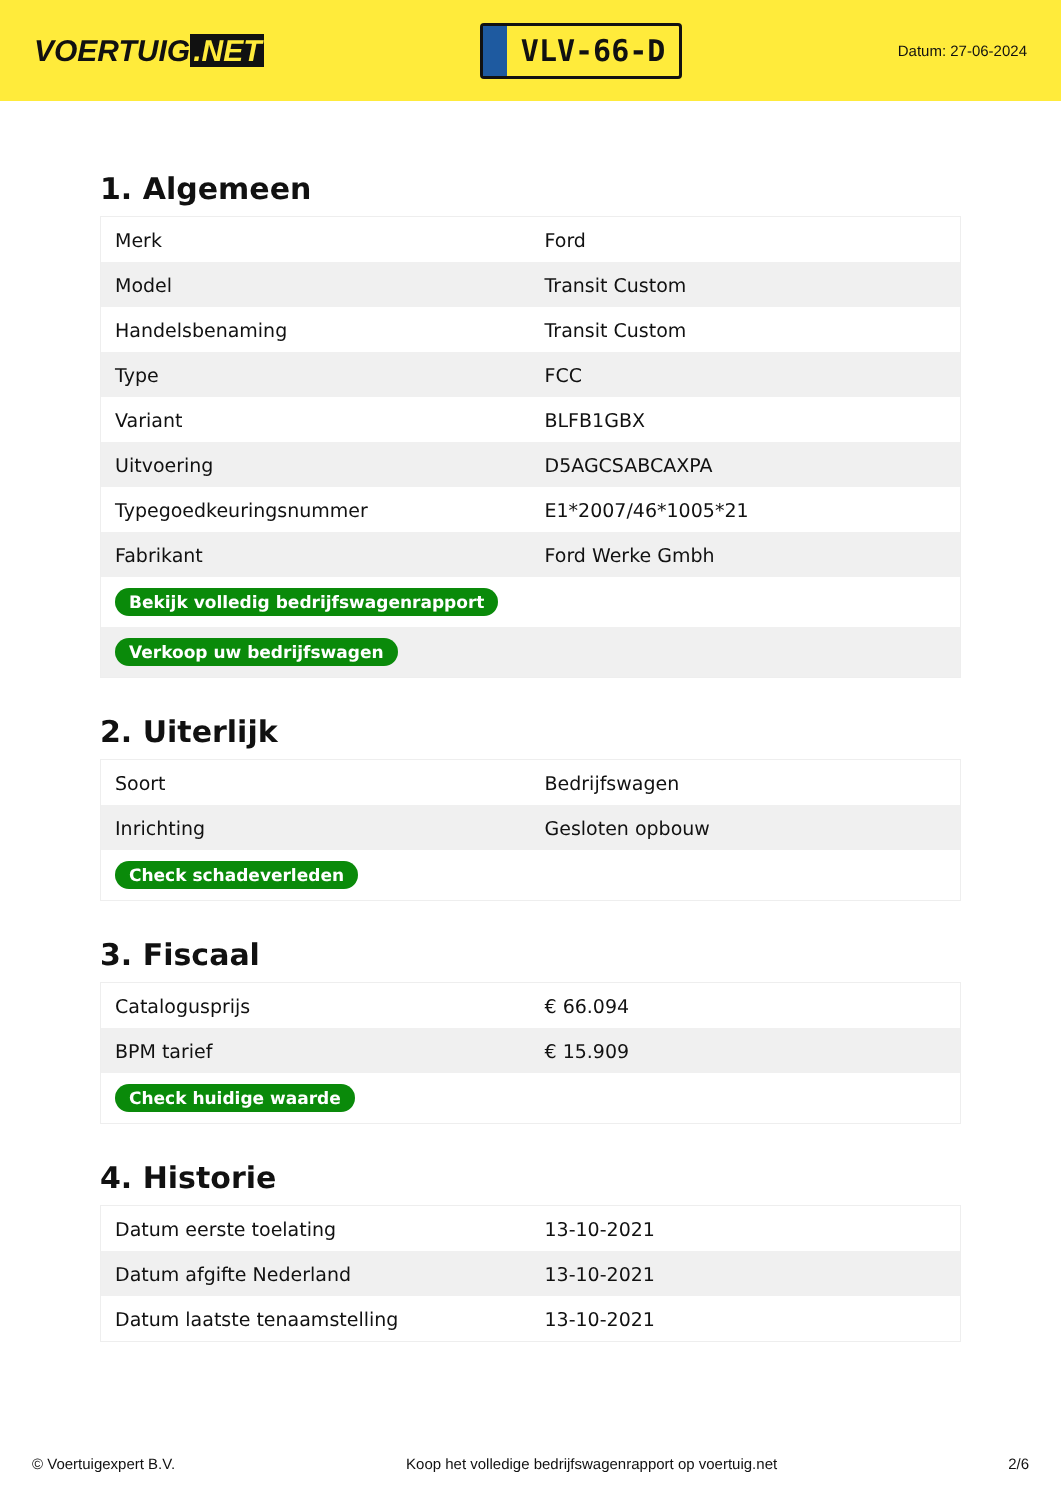VOERTUIG.NET
VLV-66-D
Datum: 27-06-2024
1. Algemeen
| Merk | Ford |
| Model | Transit Custom |
| Handelsbenaming | Transit Custom |
| Type | FCC |
| Variant | BLFB1GBX |
| Uitvoering | D5AGCSABCAXPA |
| Typegoedkeuringsnummer | E1*2007/46*1005*21 |
| Fabrikant | Ford Werke Gmbh |
| Bekijk volledig bedrijfswagenrapport | |
| Verkoop uw bedrijfswagen | |
2. Uiterlijk
| Soort | Bedrijfswagen |
| Inrichting | Gesloten opbouw |
| Check schadeverleden | |
3. Fiscaal
| Catalogusprijs | € 66.094 |
| BPM tarief | € 15.909 |
| Check huidige waarde | |
4. Historie
| Datum eerste toelating | 13-10-2021 |
| Datum afgifte Nederland | 13-10-2021 |
| Datum laatste tenaamstelling | 13-10-2021 |
© Voertuigexpert B.V. Koop het volledige bedrijfswagenrapport op voertuig.net 2/6